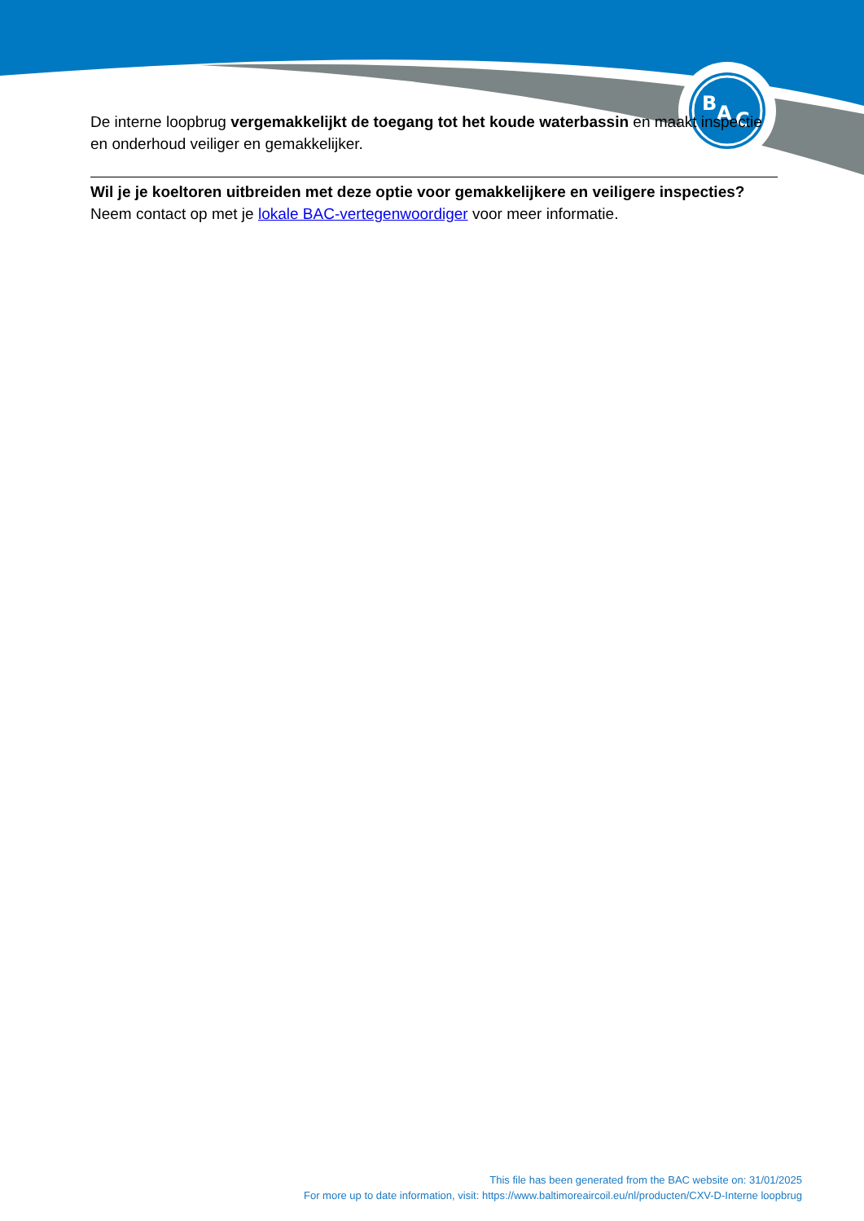B
A
C
De interne loopbrug vergemakkelijkt de toegang tot het koude waterbassin en maakt inspectie en onderhoud veiliger en gemakkelijker.
Wil je je koeltoren uitbreiden met deze optie voor gemakkelijkere en veiligere inspecties?
Neem contact op met je lokale BAC-vertegenwoordiger voor meer informatie.
This file has been generated from the BAC website on: 31/01/2025
For more up to date information, visit: https://www.baltimoreaircoil.eu/nl/producten/CXV-D-Interne loopbrug